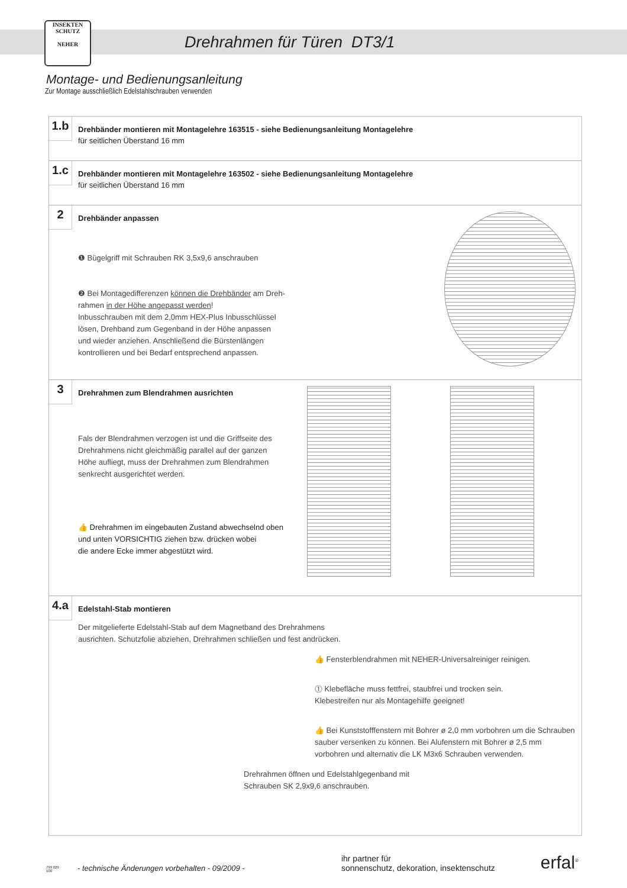INSEKTEN
SCHUTZ
NEHER
Drehrahmen für Türen DT3/1
Montage- und Bedienungsanleitung
Zur Montage ausschließlich Edelstahlschrauben verwenden
1.b
Drehbänder montieren mit Montagelehre 163515 - siehe Bedienungsanleitung Montagelehre
für seitlichen Überstand 16 mm
1.c
Drehbänder montieren mit Montagelehre 163502 - siehe Bedienungsanleitung Montagelehre
für seitlichen Überstand 16 mm
2
Drehbänder anpassen
❶ Bügelgriff mit Schrauben RK 3,5x9,6 anschrauben
❷ Bei Montagedifferenzen können die Drehbänder am Dreh-
rahmen in der Höhe angepasst werden!
Inbusschrauben mit dem 2,0mm HEX-Plus Inbusschlüssel
lösen, Drehband zum Gegenband in der Höhe anpassen
und wieder anziehen. Anschließend die Bürstenlängen
kontrollieren und bei Bedarf entsprechend anpassen.
3
Drehrahmen zum Blendrahmen ausrichten
Fals der Blendrahmen verzogen ist und die Griffseite des
Drehrahmens nicht gleichmäßig parallel auf der ganzen
Höhe aufliegt, muss der Drehrahmen zum Blendrahmen
senkrecht ausgerichtet werden.
👍 Drehrahmen im eingebauten Zustand abwechselnd oben
und unten VORSICHTIG ziehen bzw. drücken wobei
die andere Ecke immer abgestützt wird.
4.a
Edelstahl-Stab montieren
Der mitgelieferte Edelstahl-Stab auf dem Magnetband des Drehrahmens
ausrichten. Schutzfolie abziehen, Drehrahmen schließen und fest andrücken.
👍 Fensterblendrahmen mit NEHER-Universalreiniger reinigen.
⓵ Klebefläche muss fettfrei, staubfrei und trocken sein.
Klebestreifen nur als Montagehilfe geeignet!
👍 Bei Kunststofffenstern mit Bohrer ø 2,0 mm vorbohren um die Schrauben
sauber versenken zu können. Bei Alufenstern mit Bohrer ø 2,5 mm
vorbohren und alternativ die LK M3x6 Schrauben verwenden.
Drehrahmen öffnen und Edelstahlgegenband mit
Schrauben SK 2,9x9,6 anschrauben.
799 029 100 - technische Änderungen vorbehalten - 09/2009 - ihr partner für
sonnenschutz, dekoration, insektenschutz erfal<sup>®</sup>